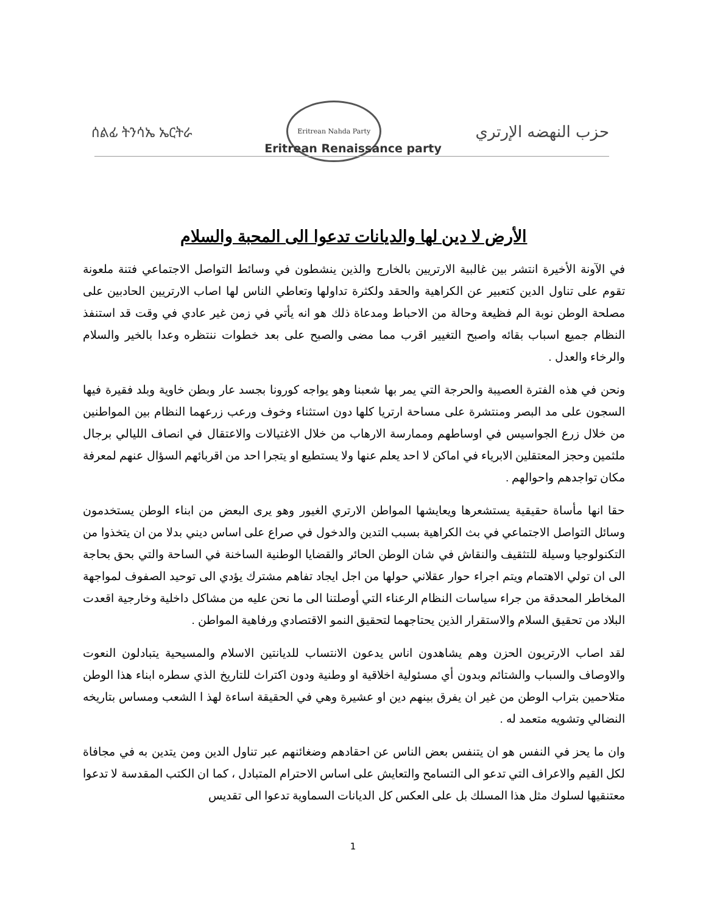ሰልፊ ትንሳኤ ኤርትራ
Eritrean Nahda Party
حزب النهضه الإرتري
Eritrean Renaissance party
الأرض لا دين لها والديانات تدعوا الى المحبة والسلام
في الآونة الأخيرة انتشر بين غالبية الارتريين بالخارج والذين ينشطون في وسائط التواصل الاجتماعي فتنة ملعونة تقوم على تناول الدين كتعبير عن الكراهية والحقد ولكثرة تداولها وتعاطي الناس لها اصاب الارتريين الحادبين على مصلحة الوطن نوبة الم فظيعة وحالة من الاحباط ومدعاة ذلك هو انه يأتي في زمن غير عادي في وقت قد استنفذ النظام جميع اسباب بقائه واصبح التغيير اقرب مما مضى والصبح على بعد خطوات ننتظره وعدا بالخير والسلام والرخاء والعدل .
ونحن في هذه الفترة العصيبة والحرجة التي يمر بها شعبنا وهو يواجه كورونا بجسد عار وبطن خاوية وبلد فقيرة فيها السجون على مد البصر ومنتشرة على مساحة ارتريا كلها دون استثناء وخوف ورعب زرعهما النظام بين المواطنين من خلال زرع الجواسيس في اوساطهم وممارسة الارهاب من خلال الاغتيالات والاعتقال في انصاف الليالي برجال ملثمين وحجز المعتقلين الابرياء في اماكن لا احد يعلم عنها ولا يستطيع او يتجرا احد من اقربائهم السؤال عنهم لمعرفة مكان تواجدهم واحوالهم .
حقا انها مأساة حقيقية يستشعرها ويعايشها المواطن الارتري الغيور وهو يرى البعض من ابناء الوطن يستخدمون وسائل التواصل الاجتماعي في بث الكراهية بسبب التدين والدخول في صراع على اساس ديني بدلا من ان يتخذوا من التكنولوجيا وسيلة للتثقيف والنقاش في شان الوطن الحائر والقضايا الوطنية الساخنة في الساحة والتي بحق بحاجة الى ان تولي الاهتمام ويتم اجراء حوار عقلاني حولها من اجل ايجاد تفاهم مشترك يؤدي الى توحيد الصفوف لمواجهة المخاطر المحدقة من جراء سياسات النظام الرعناء التي أوصلتنا الى ما نحن عليه من مشاكل داخلية وخارجية اقعدت البلاد من تحقيق السلام والاستقرار الذين يحتاجهما لتحقيق النمو الاقتصادي ورفاهية المواطن .
لقد اصاب الارتريون الحزن وهم يشاهدون اناس يدعون الانتساب للديانتين الاسلام والمسيحية يتبادلون النعوت والاوصاف والسباب والشتائم وبدون أي مسئولية اخلاقية او وطنية ودون اكتراث للتاريخ الذي سطره ابناء هذا الوطن متلاحمين بتراب الوطن من غير ان يفرق بينهم دين او عشيرة وهي في الحقيقة اساءة لهذ ا الشعب ومساس بتاريخه النضالي وتشويه متعمد له .
وان ما يحز في النفس هو ان يتنفس بعض الناس عن احقادهم وضغائنهم عبر تناول الدين ومن يتدين به في مجافاة لكل القيم والاعراف التي تدعو الى التسامح والتعايش على اساس الاحترام المتبادل ، كما ان الكتب المقدسة لا تدعوا معتنقيها لسلوك مثل هذا المسلك بل على العكس كل الديانات السماوية تدعوا الى تقديس
1